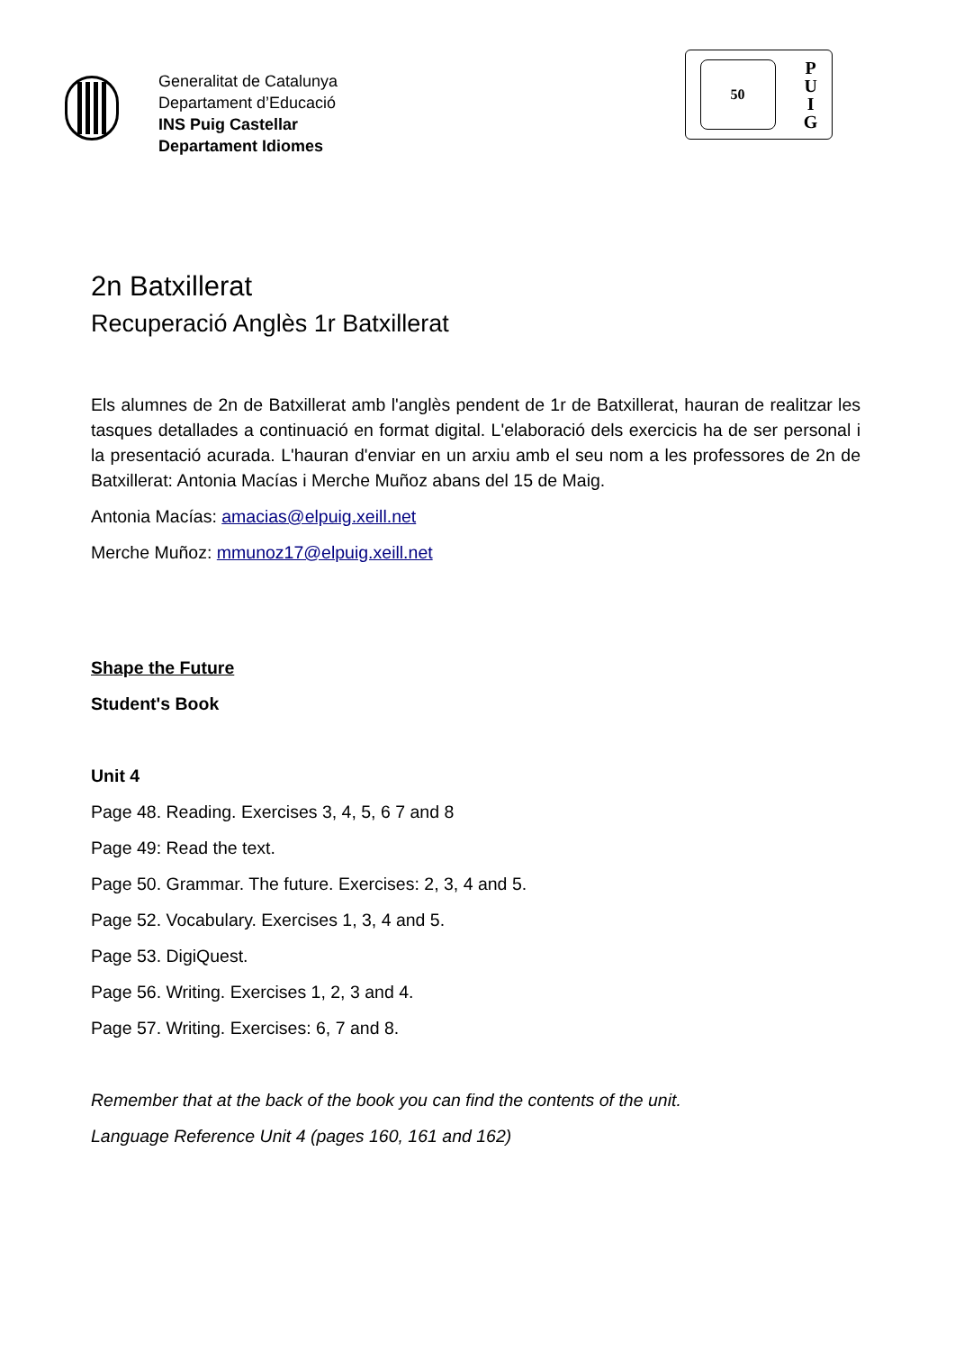Generalitat de Catalunya
Departament d’Educació
INS Puig Castellar
Departament Idiomes
50
P
U
I
G
2n Batxillerat
Recuperació Anglès 1r Batxillerat
Els alumnes de 2n de Batxillerat amb l'anglès pendent de 1r de Batxillerat, hauran de realitzar les tasques detallades a continuació en format digital. L'elaboració dels exercicis ha de ser personal i la presentació acurada. L'hauran d'enviar en un arxiu amb el seu nom a les professores de 2n de Batxillerat: Antonia Macías i Merche Muñoz abans del 15 de Maig.
Antonia Macías: amacias@elpuig.xeill.net
Merche Muñoz: mmunoz17@elpuig.xeill.net
Shape the Future
Student's Book
Unit 4
Page 48. Reading. Exercises 3, 4, 5, 6 7 and 8
Page 49: Read the text.
Page 50. Grammar. The future. Exercises: 2, 3, 4 and 5.
Page 52. Vocabulary. Exercises 1, 3, 4 and 5.
Page 53. DigiQuest.
Page 56. Writing. Exercises 1, 2, 3 and 4.
Page 57. Writing. Exercises: 6, 7 and 8.
Remember that at the back of the book you can find the contents of the unit.
Language Reference Unit 4 (pages 160, 161 and 162)